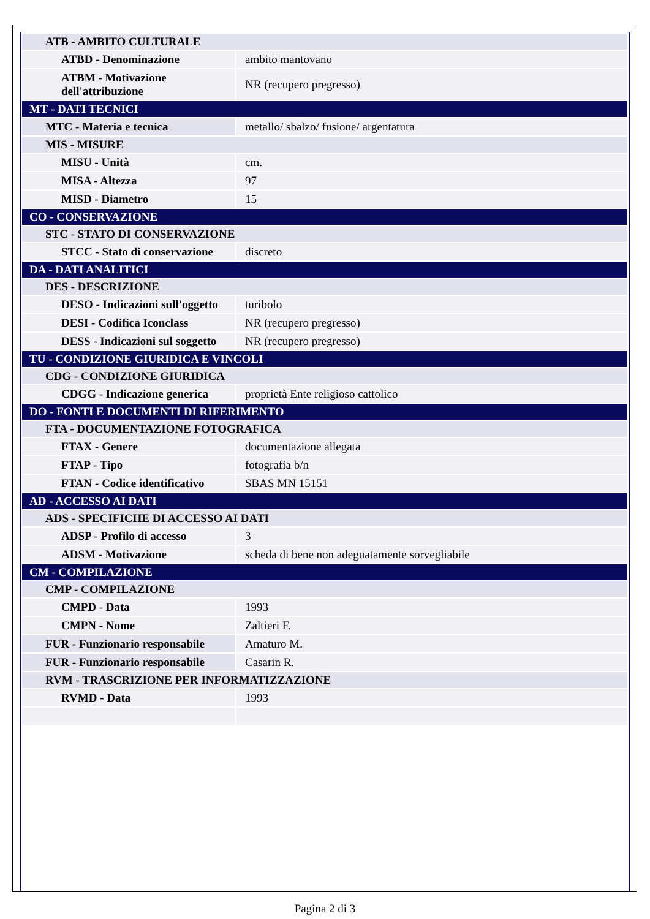| ATB - AMBITO CULTURALE | |
| ATBD - Denominazione | ambito mantovano |
| ATBM - Motivazione dell'attribuzione | NR (recupero pregresso) |
| MT - DATI TECNICI | |
| MTC - Materia e tecnica | metallo/ sbalzo/ fusione/ argentatura |
| MIS - MISURE | |
| MISU - Unità | cm. |
| MISA - Altezza | 97 |
| MISD - Diametro | 15 |
| CO - CONSERVAZIONE | |
| STC - STATO DI CONSERVAZIONE | |
| STCC - Stato di conservazione | discreto |
| DA - DATI ANALITICI | |
| DES - DESCRIZIONE | |
| DESO - Indicazioni sull'oggetto | turibolo |
| DESI - Codifica Iconclass | NR (recupero pregresso) |
| DESS - Indicazioni sul soggetto | NR (recupero pregresso) |
| TU - CONDIZIONE GIURIDICA E VINCOLI | |
| CDG - CONDIZIONE GIURIDICA | |
| CDGG - Indicazione generica | proprietà Ente religioso cattolico |
| DO - FONTI E DOCUMENTI DI RIFERIMENTO | |
| FTA - DOCUMENTAZIONE FOTOGRAFICA | |
| FTAX - Genere | documentazione allegata |
| FTAP - Tipo | fotografia b/n |
| FTAN - Codice identificativo | SBAS MN 15151 |
| AD - ACCESSO AI DATI | |
| ADS - SPECIFICHE DI ACCESSO AI DATI | |
| ADSP - Profilo di accesso | 3 |
| ADSM - Motivazione | scheda di bene non adeguatamente sorvegliabile |
| CM - COMPILAZIONE | |
| CMP - COMPILAZIONE | |
| CMPD - Data | 1993 |
| CMPN - Nome | Zaltieri F. |
| FUR - Funzionario responsabile | Amaturo M. |
| FUR - Funzionario responsabile | Casarin R. |
| RVM - TRASCRIZIONE PER INFORMATIZZAZIONE | |
| RVMD - Data | 1993 |
Pagina 2 di 3